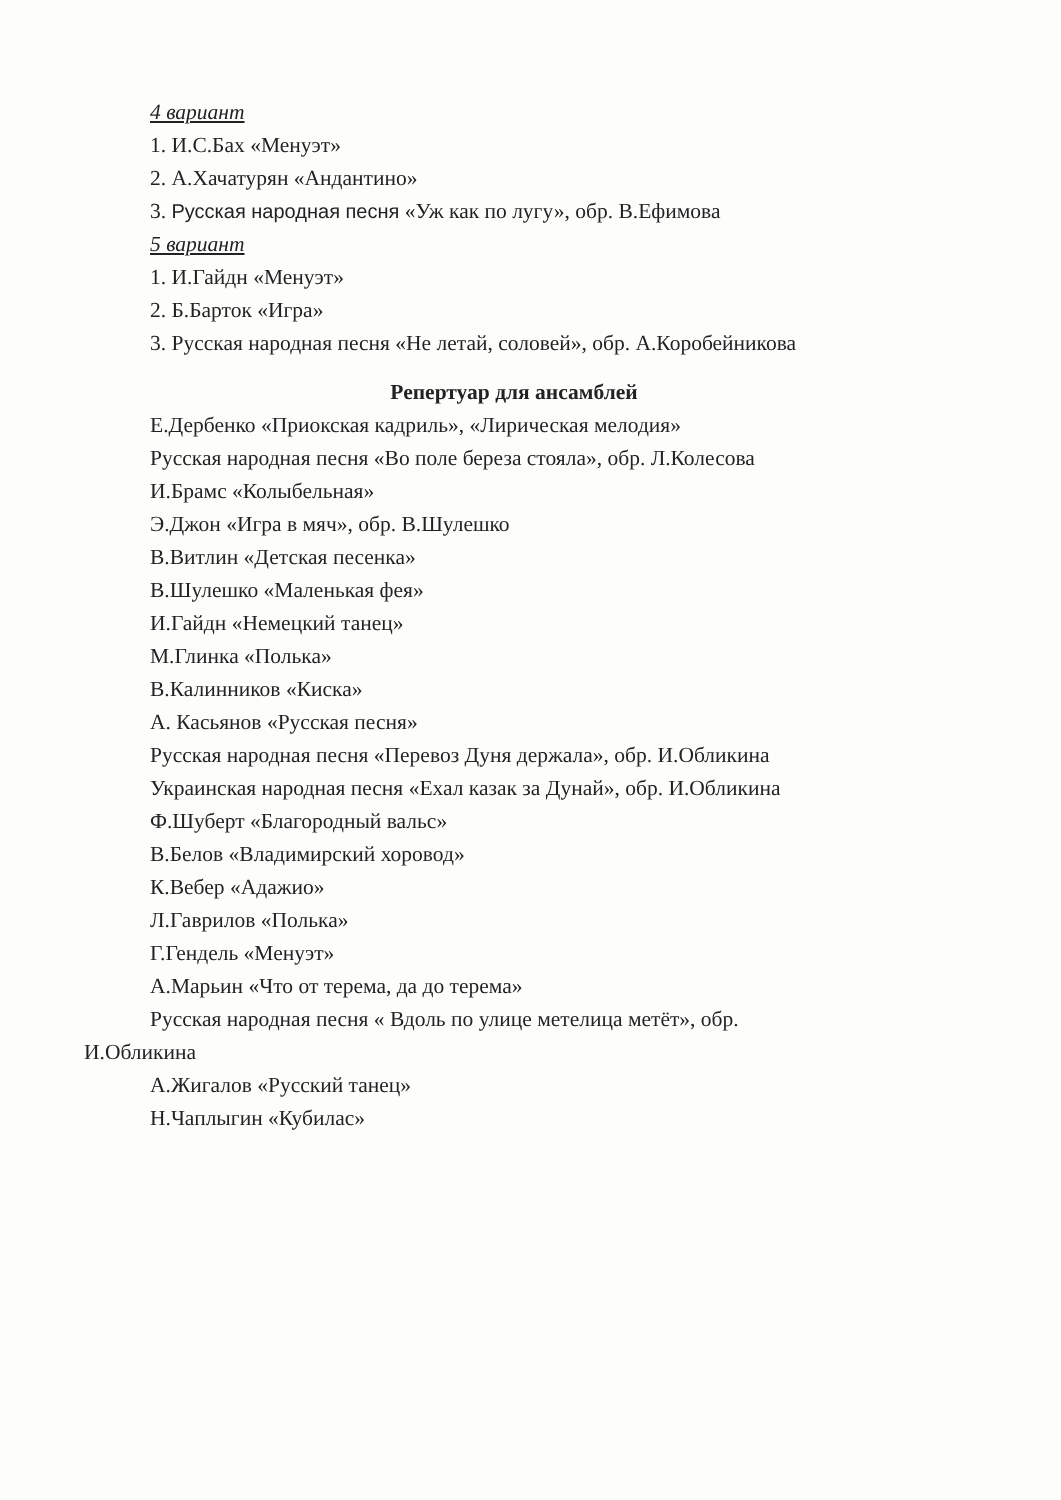4 вариант
1. И.С.Бах «Менуэт»
2. А.Хачатурян «Андантино»
3. Русская народная песня «Уж как по лугу», обр. В.Ефимова
5 вариант
1. И.Гайдн «Менуэт»
2. Б.Барток «Игра»
3. Русская народная песня «Не летай, соловей», обр. А.Коробейникова
Репертуар для ансамблей
Е.Дербенко «Приокская кадриль», «Лирическая мелодия»
Русская народная песня «Во поле береза стояла», обр. Л.Колесова
И.Брамс «Колыбельная»
Э.Джон «Игра в мяч», обр. В.Шулешко
В.Витлин «Детская песенка»
В.Шулешко «Маленькая фея»
И.Гайдн «Немецкий танец»
М.Глинка «Полька»
В.Калинников «Киска»
А. Касьянов «Русская песня»
Русская народная песня «Перевоз Дуня держала», обр. И.Обликина
Украинская народная песня «Ехал казак за Дунай», обр. И.Обликина
Ф.Шуберт «Благородный вальс»
В.Белов «Владимирский хоровод»
К.Вебер «Адажио»
Л.Гаврилов «Полька»
Г.Гендель «Менуэт»
А.Марьин «Что от терема, да до терема»
Русская народная песня « Вдоль по улице метелица метёт», обр.
И.Обликина
А.Жигалов «Русский танец»
Н.Чаплыгин «Кубилас»